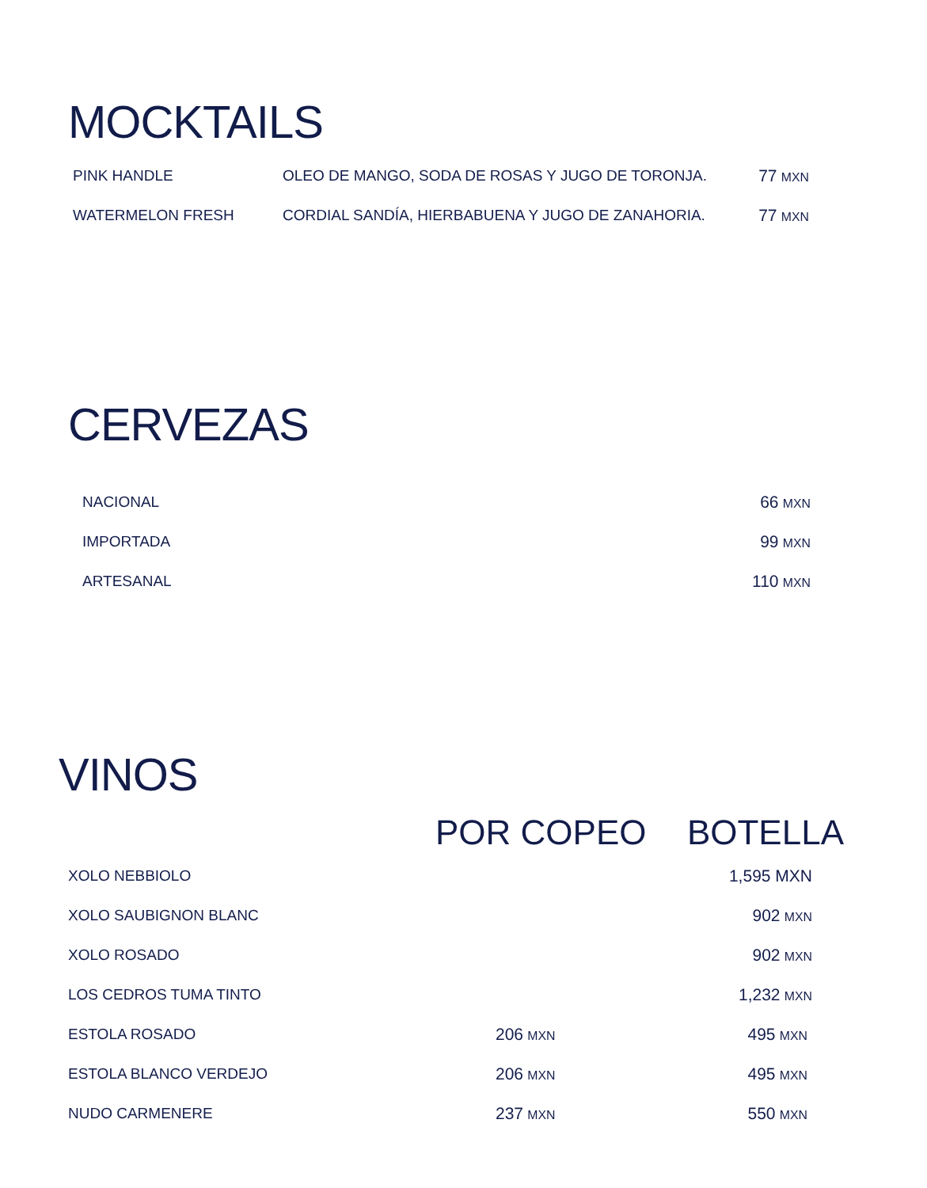MOCKTAILS
| PINK HANDLE | OLEO DE MANGO, SODA DE ROSAS Y JUGO DE TORONJA. | 77 MXN |
| WATERMELON FRESH | CORDIAL SANDÍA, HIERBABUENA Y JUGO DE ZANAHORIA. | 77 MXN |
CERVEZAS
| NACIONAL | 66 MXN |
| IMPORTADA | 99 MXN |
| ARTESANAL | 110 MXN |
VINOS
| | POR COPEO | BOTELLA |
| --- | --- | --- |
| XOLO NEBBIOLO | | 1,595 MXN |
| XOLO SAUBIGNON BLANC | | 902 MXN |
| XOLO ROSADO | | 902 MXN |
| LOS CEDROS TUMA TINTO | | 1,232 MXN |
| ESTOLA ROSADO | 206 MXN | 495 MXN |
| ESTOLA BLANCO VERDEJO | 206 MXN | 495 MXN |
| NUDO CARMENERE | 237 MXN | 550 MXN |